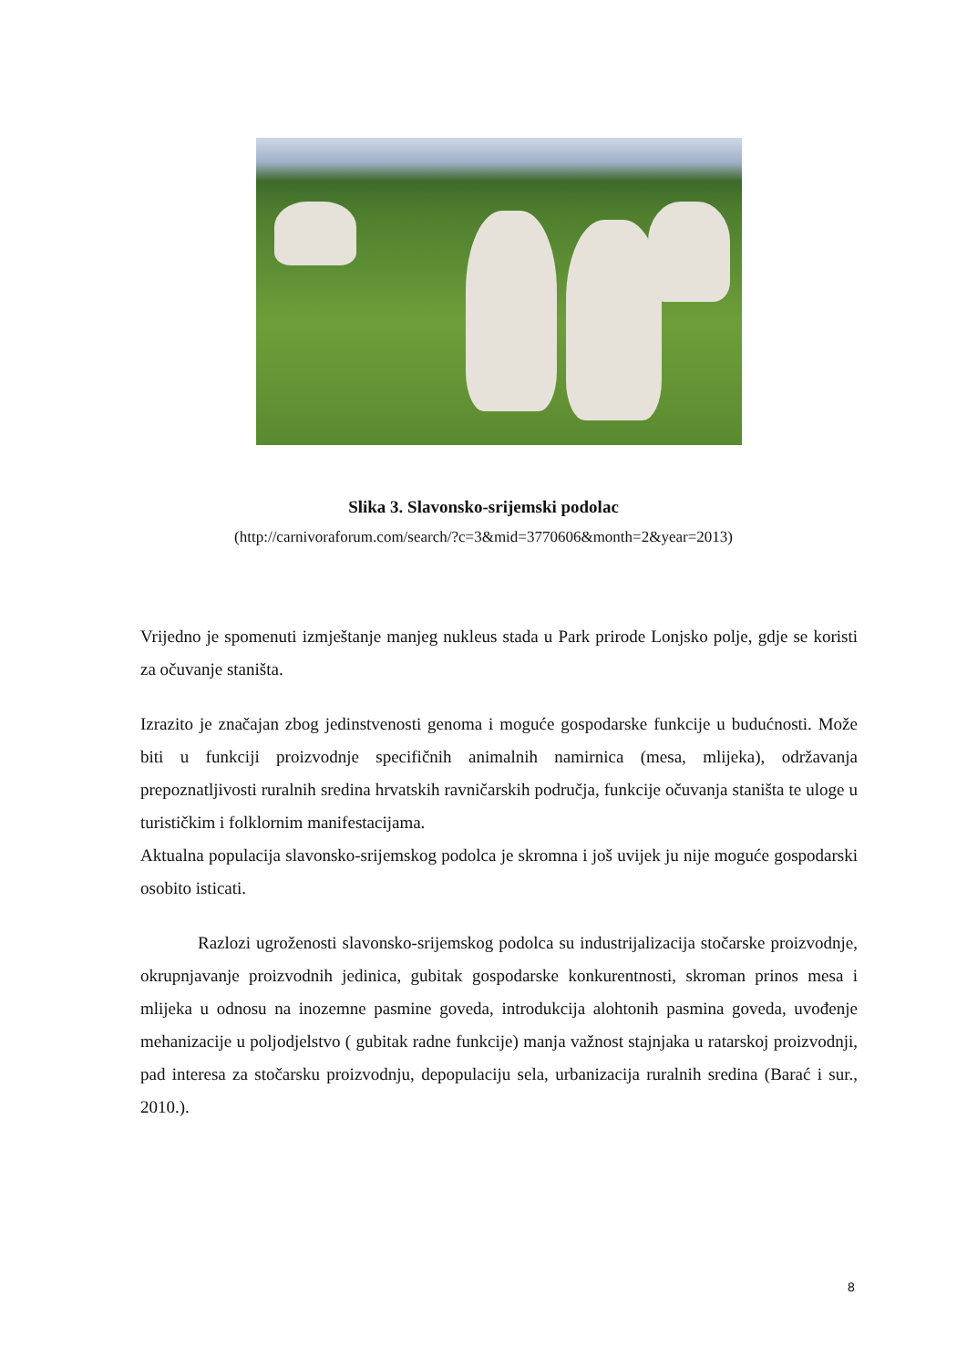Slika 3. Slavonsko-srijemski podolac
(http://carnivoraforum.com/search/?c=3&mid=3770606&month=2&year=2013)
Vrijedno je spomenuti izmještanje manjeg nukleus stada u Park prirode Lonjsko polje, gdje se koristi za očuvanje staništa.
Izrazito je značajan zbog jedinstvenosti genoma i moguće gospodarske funkcije u budućnosti. Može biti u funkciji proizvodnje specifičnih animalnih namirnica (mesa, mlijeka), održavanja prepoznatljivosti ruralnih sredina hrvatskih ravničarskih područja, funkcije očuvanja staništa te uloge u turističkim i folklornim manifestacijama.
Aktualna populacija slavonsko-srijemskog podolca je skromna i još uvijek ju nije moguće gospodarski osobito isticati.
Razlozi ugroženosti slavonsko-srijemskog podolca su industrijalizacija stočarske proizvodnje, okrupnjavanje proizvodnih jedinica, gubitak gospodarske konkurentnosti, skroman prinos mesa i mlijeka u odnosu na inozemne pasmine goveda, introdukcija alohtonih pasmina goveda, uvođenje mehanizacije u poljodjelstvo ( gubitak radne funkcije) manja važnost stajnjaka u ratarskoj proizvodnji, pad interesa za stočarsku proizvodnju, depopulaciju sela, urbanizacija ruralnih sredina (Barać i sur., 2010.).
8